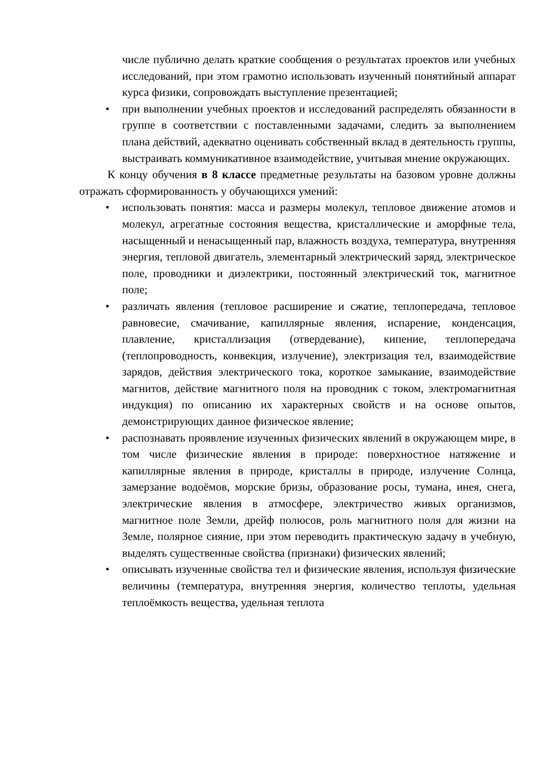числе публично делать краткие сообщения о результатах проектов или учебных исследований, при этом грамотно использовать изученный понятийный аппарат курса физики, сопровождать выступление презентацией;
при выполнении учебных проектов и исследований распределять обязанности в группе в соответствии с поставленными задачами, следить за выполнением плана действий, адекватно оценивать собственный вклад в деятельность группы, выстраивать коммуникативное взаимодействие, учитывая мнение окружающих.
К концу обучения в 8 классе предметные результаты на базовом уровне должны отражать сформированность у обучающихся умений:
использовать понятия: масса и размеры молекул, тепловое движение атомов и молекул, агрегатные состояния вещества, кристаллические и аморфные тела, насыщенный и ненасыщенный пар, влажность воздуха, температура, внутренняя энергия, тепловой двигатель, элементарный электрический заряд, электрическое поле, проводники и диэлектрики, постоянный электрический ток, магнитное поле;
различать явления (тепловое расширение и сжатие, теплопередача, тепловое равновесие, смачивание, капиллярные явления, испарение, конденсация, плавление, кристаллизация (отвердевание), кипение, теплопередача (теплопроводность, конвекция, излучение), электризация тел, взаимодействие зарядов, действия электрического тока, короткое замыкание, взаимодействие магнитов, действие магнитного поля на проводник с током, электромагнитная индукция) по описанию их характерных свойств и на основе опытов, демонстрирующих данное физическое явление;
распознавать проявление изученных физических явлений в окружающем мире, в том числе физические явления в природе: поверхностное натяжение и капиллярные явления в природе, кристаллы в природе, излучение Солнца, замерзание водоёмов, морские бризы, образование росы, тумана, инея, снега, электрические явления в атмосфере, электричество живых организмов, магнитное поле Земли, дрейф полюсов, роль магнитного поля для жизни на Земле, полярное сияние, при этом переводить практическую задачу в учебную, выделять существенные свойства (признаки) физических явлений;
описывать изученные свойства тел и физические явления, используя физические величины (температура, внутренняя энергия, количество теплоты, удельная теплоёмкость вещества, удельная теплота